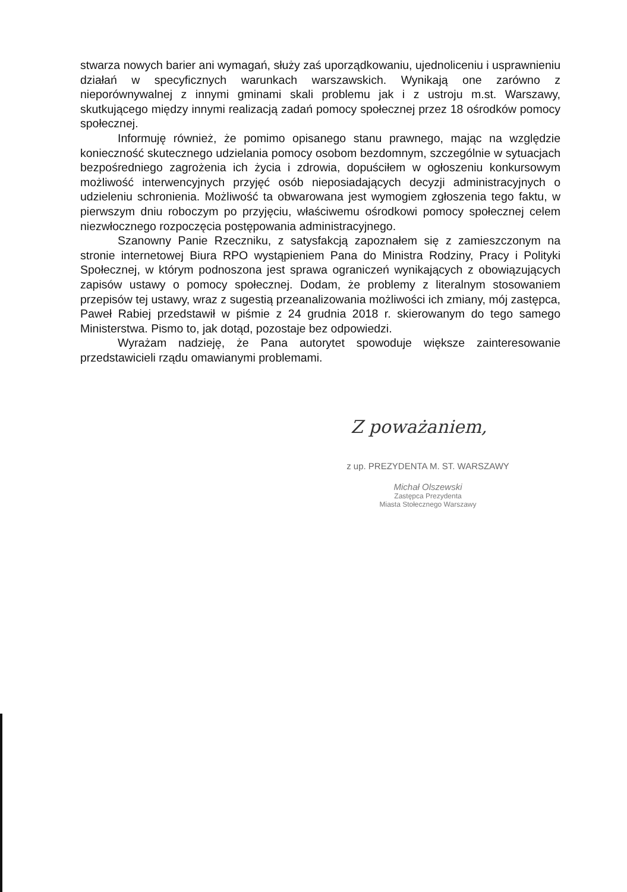stwarza nowych barier ani wymagań, służy zaś uporządkowaniu, ujednoliceniu i usprawnieniu działań w specyficznych warunkach warszawskich. Wynikają one zarówno z nieporównywalnej z innymi gminami skali problemu jak i z ustroju m.st. Warszawy, skutkującego między innymi realizacją zadań pomocy społecznej przez 18 ośrodków pomocy społecznej.
Informuję również, że pomimo opisanego stanu prawnego, mając na względzie konieczność skutecznego udzielania pomocy osobom bezdomnym, szczególnie w sytuacjach bezpośredniego zagrożenia ich życia i zdrowia, dopuściłem w ogłoszeniu konkursowym możliwość interwencyjnych przyjęć osób nieposiadających decyzji administracyjnych o udzieleniu schronienia. Możliwość ta obwarowana jest wymogiem zgłoszenia tego faktu, w pierwszym dniu roboczym po przyjęciu, właściwemu ośrodkowi pomocy społecznej celem niezwłocznego rozpoczęcia postępowania administracyjnego.
Szanowny Panie Rzeczniku, z satysfakcją zapoznałem się z zamieszczonym na stronie internetowej Biura RPO wystąpieniem Pana do Ministra Rodziny, Pracy i Polityki Społecznej, w którym podnoszona jest sprawa ograniczeń wynikających z obowiązujących zapisów ustawy o pomocy społecznej. Dodam, że problemy z literalnym stosowaniem przepisów tej ustawy, wraz z sugestią przeanalizowania możliwości ich zmiany, mój zastępca, Paweł Rabiej przedstawił w piśmie z 24 grudnia 2018 r. skierowanym do tego samego Ministerstwa. Pismo to, jak dotąd, pozostaje bez odpowiedzi.
Wyrażam nadzieję, że Pana autorytet spowoduje większe zainteresowanie przedstawicieli rządu omawianymi problemami.
Z poważaniem,
z up. PREZYDENTA M. ST. WARSZAWY
Michał Olszewski
Zastępca Prezydenta
Miasta Stołecznego Warszawy